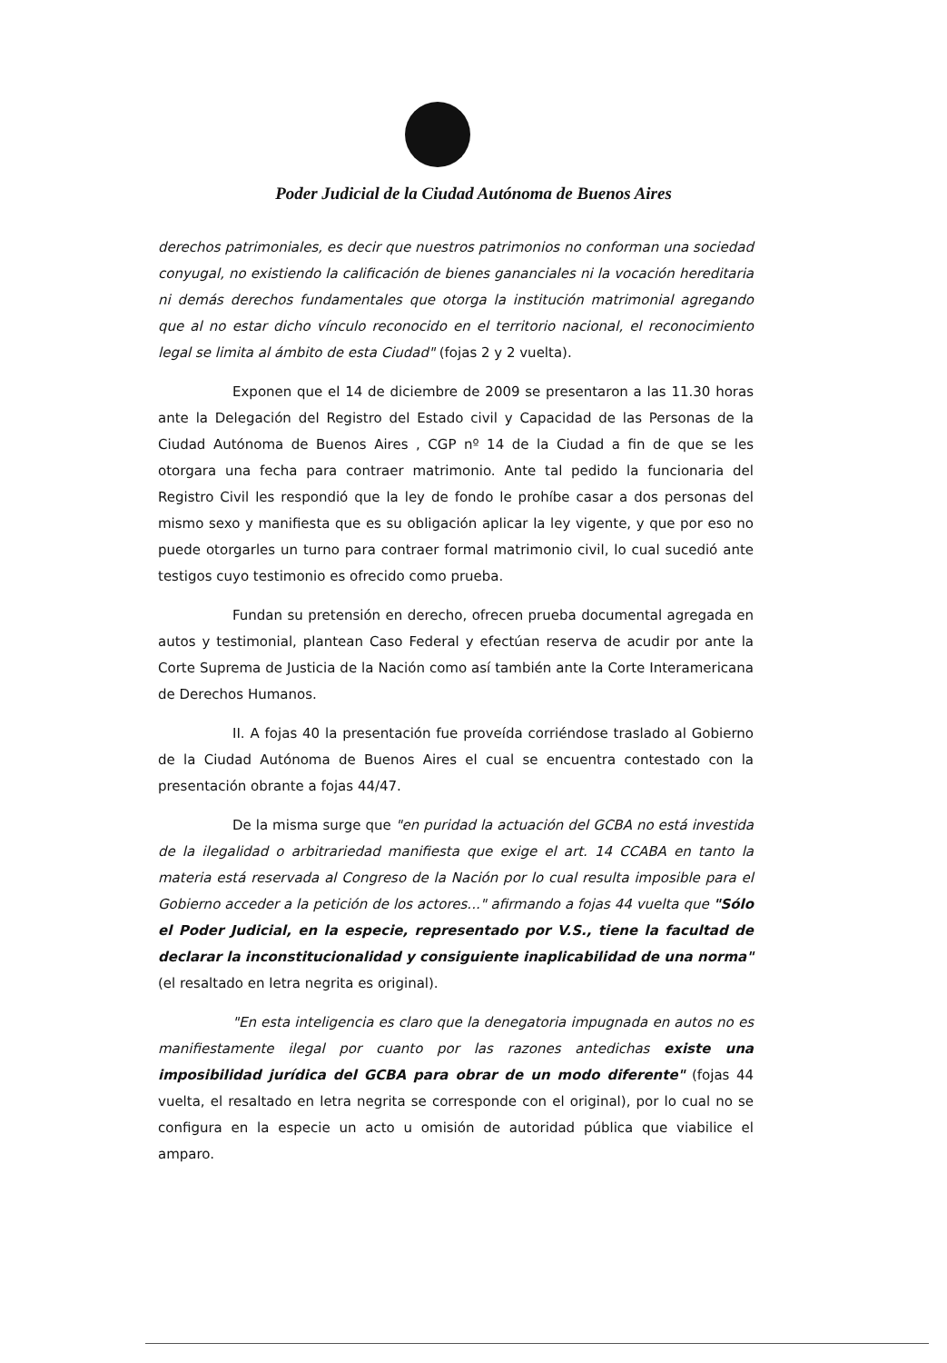Poder Judicial de la Ciudad Autónoma de Buenos Aires
derechos patrimoniales, es decir que nuestros patrimonios no conforman una sociedad conyugal, no existiendo la calificación de bienes gananciales ni la vocación hereditaria ni demás derechos fundamentales que otorga la institución matrimonial agregando que al no estar dicho vínculo reconocido en el territorio nacional, el reconocimiento legal se limita al ámbito de esta Ciudad" (fojas 2 y 2 vuelta).
Exponen que el 14 de diciembre de 2009 se presentaron a las 11.30 horas ante la Delegación del Registro del Estado civil y Capacidad de las Personas de la Ciudad Autónoma de Buenos Aires , CGP nº 14 de la Ciudad a fin de que se les otorgara una fecha para contraer matrimonio. Ante tal pedido la funcionaria del Registro Civil les respondió que la ley de fondo le prohíbe casar a dos personas del mismo sexo y manifiesta que es su obligación aplicar la ley vigente, y que por eso no puede otorgarles un turno para contraer formal matrimonio civil, lo cual sucedió ante testigos cuyo testimonio es ofrecido como prueba.
Fundan su pretensión en derecho, ofrecen prueba documental agregada en autos y testimonial, plantean Caso Federal y efectúan reserva de acudir por ante la Corte Suprema de Justicia de la Nación como así también ante la Corte Interamericana de Derechos Humanos.
II. A fojas 40 la presentación fue proveída corriéndose traslado al Gobierno de la Ciudad Autónoma de Buenos Aires el cual se encuentra contestado con la presentación obrante a fojas 44/47.
De la misma surge que "en puridad la actuación del GCBA no está investida de la ilegalidad o arbitrariedad manifiesta que exige el art. 14 CCABA en tanto la materia está reservada al Congreso de la Nación por lo cual resulta imposible para el Gobierno acceder a la petición de los actores..." afirmando a fojas 44 vuelta que "Sólo el Poder Judicial, en la especie, representado por V.S., tiene la facultad de declarar la inconstitucionalidad y consiguiente inaplicabilidad de una norma" (el resaltado en letra negrita es original).
"En esta inteligencia es claro que la denegatoria impugnada en autos no es manifiestamente ilegal por cuanto por las razones antedichas existe una imposibilidad jurídica del GCBA para obrar de un modo diferente" (fojas 44 vuelta, el resaltado en letra negrita se corresponde con el original), por lo cual no se configura en la especie un acto u omisión de autoridad pública que viabilice el amparo.